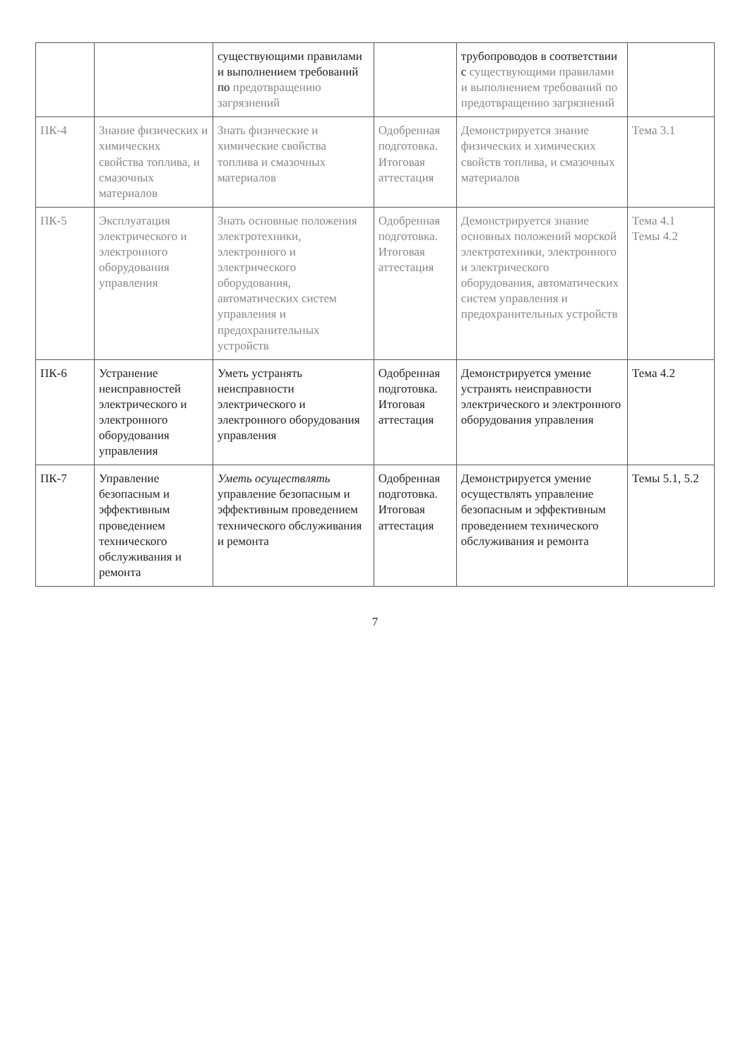| | | существующими правилами и выполнением требований по предотвращению загрязнений | | трубопроводов в соответствии с существующими правилами и выполнением требований по предотвращению загрязнений | |
| ПК-4 | Знание физических и химических свойства топлива, и смазочных материалов | Знать физические и химические свойства топлива и смазочных материалов | Одобренная подготовка. Итоговая аттестация | Демонстрируется знание физических и химических свойств топлива, и смазочных материалов | Тема 3.1 |
| ПК-5 | Эксплуатация электрического и электронного оборудования управления | Знать основные положения электротехники, электронного и электрического оборудования, автоматических систем управления и предохранительных устройств | Одобренная подготовка. Итоговая аттестация | Демонстрируется знание основных положений морской электротехники, электронного и электрического оборудования, автоматических систем управления и предохранительных устройств | Тема 4.1 Темы 4.2 |
| ПК-6 | Устранение неисправностей электрического и электронного оборудования управления | Уметь устранять неисправности электрического и электронного оборудования управления | Одобренная подготовка. Итоговая аттестация | Демонстрируется умение устранять неисправности электрического и электронного оборудования управления | Тема 4.2 |
| ПК-7 | Управление безопасным и эффективным проведением технического обслуживания и ремонта | Уметь осуществлять управление безопасным и эффективным проведением технического обслуживания и ремонта | Одобренная подготовка. Итоговая аттестация | Демонстрируется умение осуществлять управление безопасным и эффективным проведением технического обслуживания и ремонта | Темы 5.1, 5.2 |
7